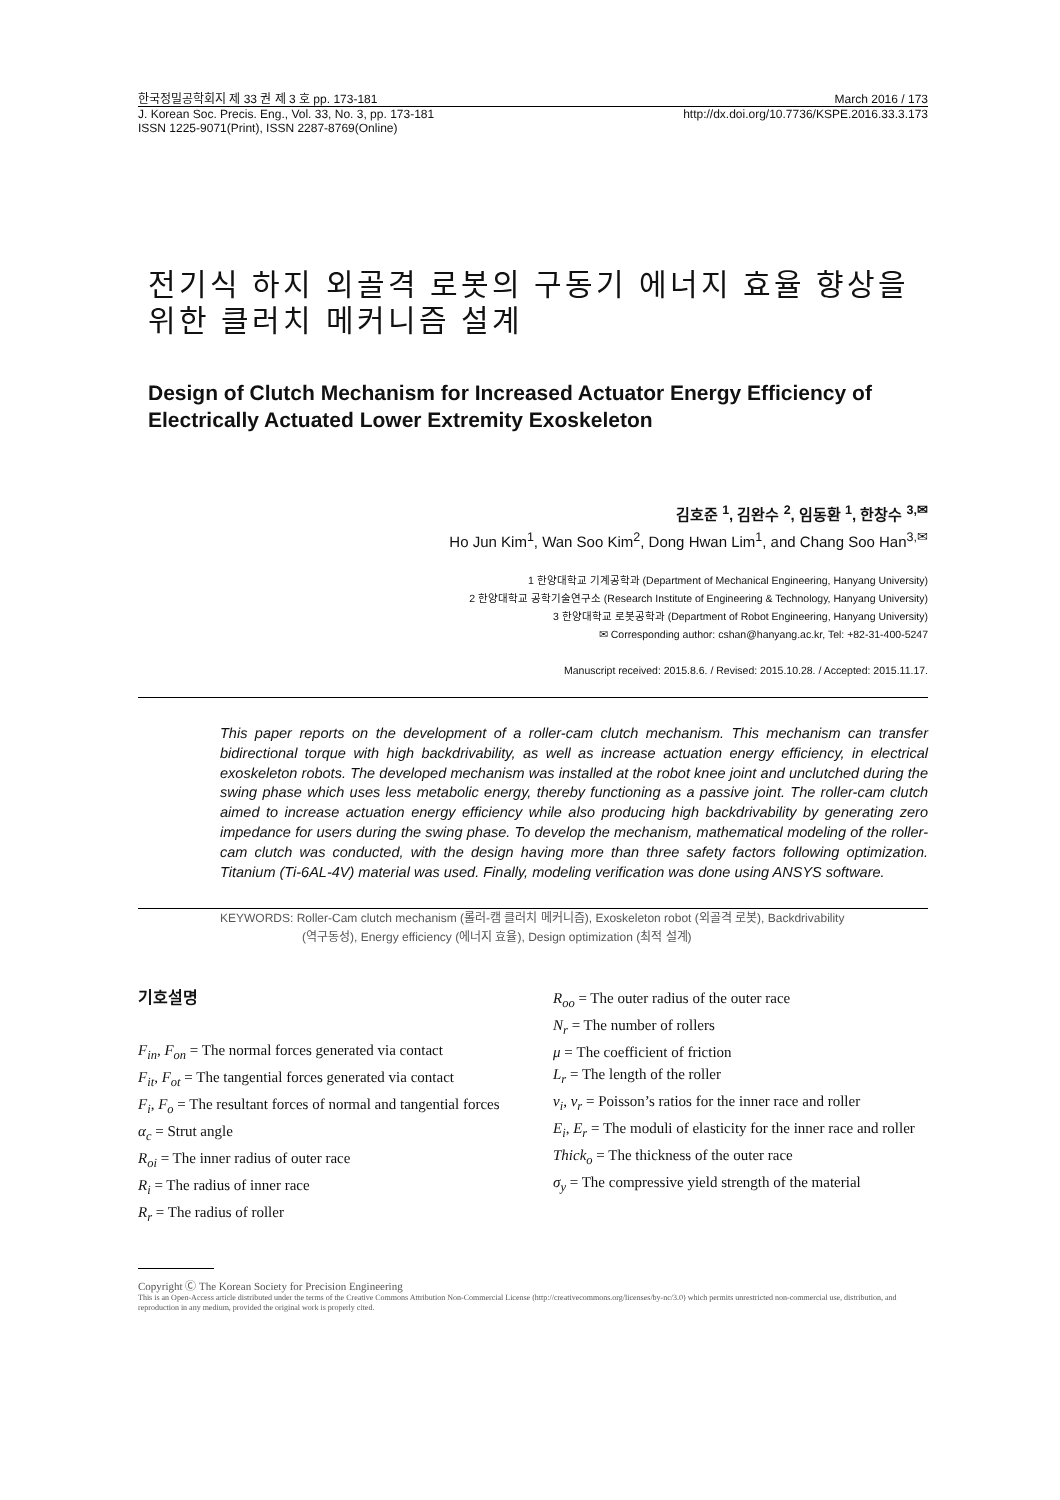한국정밀공학회지 제 33 권 제 3 호 pp. 173-181 March 2016 / 173
J. Korean Soc. Precis. Eng., Vol. 33, No. 3, pp. 173-181 http://dx.doi.org/10.7736/KSPE.2016.33.3.173
ISSN 1225-9071(Print), ISSN 2287-8769(Online)
전기식 하지 외골격 로봇의 구동기 에너지 효율 향상을 위한 클러치 메커니즘 설계
Design of Clutch Mechanism for Increased Actuator Energy Efficiency of Electrically Actuated Lower Extremity Exoskeleton
김호준 <sup>1</sup>, 김완수 <sup>2</sup>, 임동환 <sup>1</sup>, 한창수 <sup>3,✉</sup>
Ho Jun Kim<sup>1</sup>, Wan Soo Kim<sup>2</sup>, Dong Hwan Lim<sup>1</sup>, and Chang Soo Han<sup>3,✉</sup>
1 한양대학교 기계공학과 (Department of Mechanical Engineering, Hanyang University)
2 한양대학교 공학기술연구소 (Research Institute of Engineering & Technology, Hanyang University)
3 한양대학교 로봇공학과 (Department of Robot Engineering, Hanyang University)
✉ Corresponding author: cshan@hanyang.ac.kr, Tel: +82-31-400-5247
Manuscript received: 2015.8.6. / Revised: 2015.10.28. / Accepted: 2015.11.17.
This paper reports on the development of a roller-cam clutch mechanism. This mechanism can transfer bidirectional torque with high backdrivability, as well as increase actuation energy efficiency, in electrical exoskeleton robots. The developed mechanism was installed at the robot knee joint and unclutched during the swing phase which uses less metabolic energy, thereby functioning as a passive joint. The roller-cam clutch aimed to increase actuation energy efficiency while also producing high backdrivability by generating zero impedance for users during the swing phase. To develop the mechanism, mathematical modeling of the roller-cam clutch was conducted, with the design having more than three safety factors following optimization. Titanium (Ti-6AL-4V) material was used. Finally, modeling verification was done using ANSYS software.
KEYWORDS: Roller-Cam clutch mechanism (롤러-캠 클러치 메커니즘), Exoskeleton robot (외골격 로봇), Backdrivability
(역구동성), Energy efficiency (에너지 효율), Design optimization (최적 설계)
기호설명
F<sub>in</sub>, F<sub>on</sub> = The normal forces generated via contact
F<sub>it</sub>, F<sub>ot</sub> = The tangential forces generated via contact
F<sub>i</sub>, F<sub>o</sub> = The resultant forces of normal and tangential forces
α<sub>c</sub> = Strut angle
R<sub>oi</sub> = The inner radius of outer race
R<sub>i</sub> = The radius of inner race
R<sub>r</sub> = The radius of roller
R<sub>oo</sub> = The outer radius of the outer race
N<sub>r</sub> = The number of rollers
μ = The coefficient of friction
L<sub>r</sub> = The length of the roller
v<sub>i</sub>, v<sub>r</sub> = Poisson’s ratios for the inner race and roller
E<sub>i</sub>, E<sub>r</sub> = The moduli of elasticity for the inner race and roller
Thick<sub>o</sub> = The thickness of the outer race
σ<sub>y</sub> = The compressive yield strength of the material
Copyright Ⓒ The Korean Society for Precision Engineering
This is an Open-Access article distributed under the terms of the Creative Commons Attribution Non-Commercial License (http://creativecommons.org/licenses/by-nc/3.0) which permits unrestricted non-commercial use, distribution, and reproduction in any medium, provided the original work is properly cited.